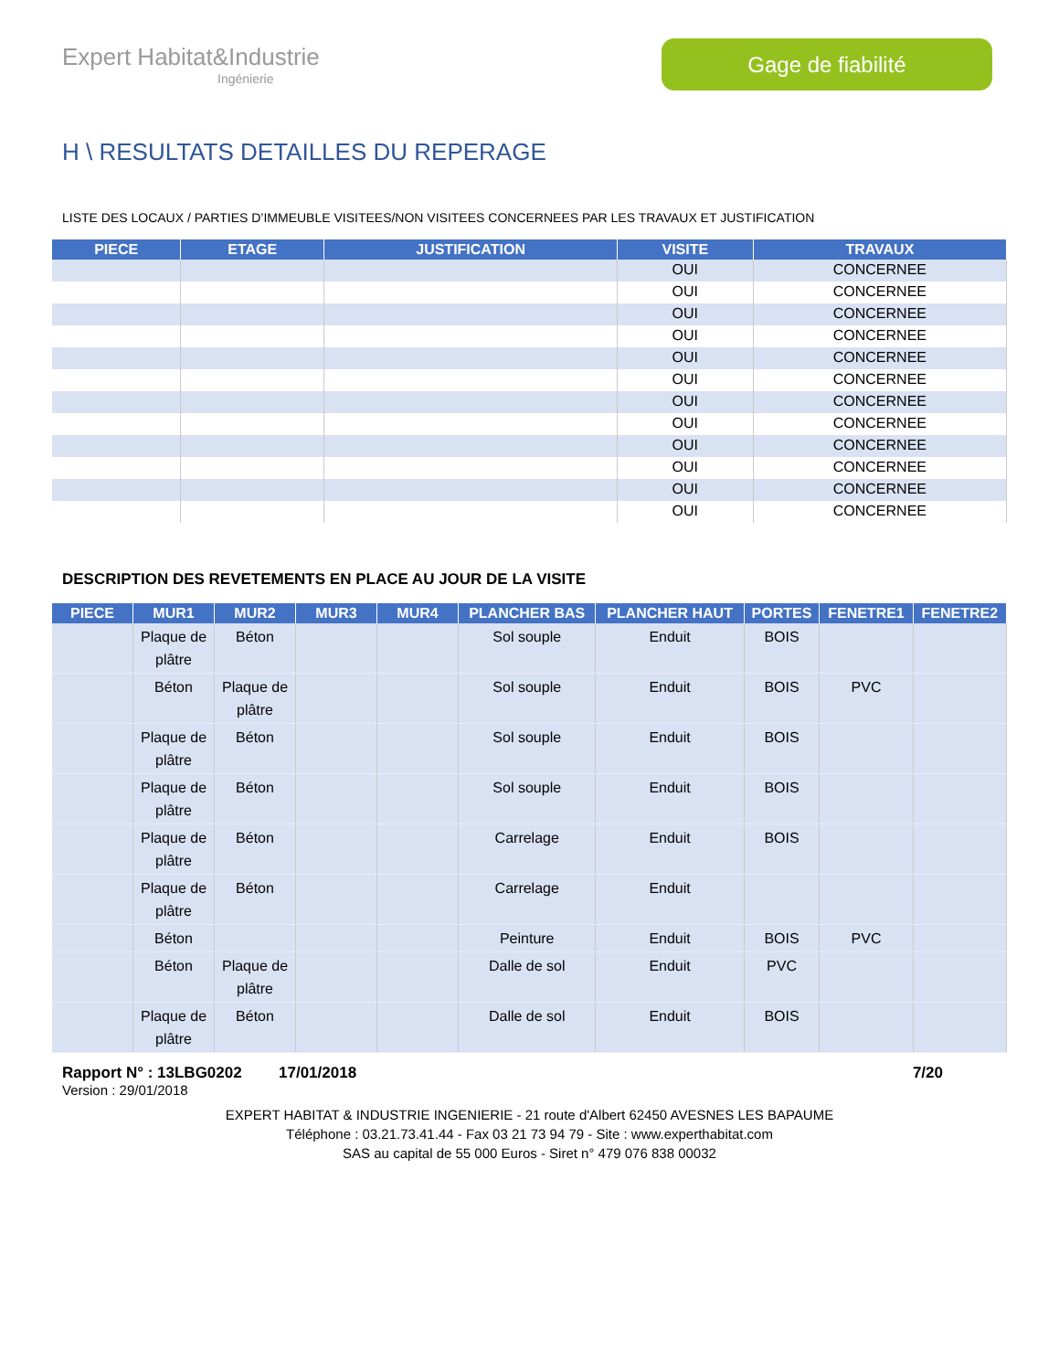Expert Habitat&Industrie
Ingénierie
Gage de fiabilité
H \ RESULTATS DETAILLES DU REPERAGE
LISTE DES LOCAUX / PARTIES D’IMMEUBLE VISITEES/NON VISITEES CONCERNEES PAR LES TRAVAUX ET JUSTIFICATION
| PIECE | ETAGE | JUSTIFICATION | VISITE | TRAVAUX |
| --- | --- | --- | --- | --- |
| | | | OUI | CONCERNEE |
| | | | OUI | CONCERNEE |
| | | | OUI | CONCERNEE |
| | | | OUI | CONCERNEE |
| | | | OUI | CONCERNEE |
| | | | OUI | CONCERNEE |
| | | | OUI | CONCERNEE |
| | | | OUI | CONCERNEE |
| | | | OUI | CONCERNEE |
| | | | OUI | CONCERNEE |
| | | | OUI | CONCERNEE |
| | | | OUI | CONCERNEE |
DESCRIPTION DES REVETEMENTS EN PLACE AU JOUR DE LA VISITE
| PIECE | MUR1 | MUR2 | MUR3 | MUR4 | PLANCHER BAS | PLANCHER HAUT | PORTES | FENETRE1 | FENETRE2 |
| --- | --- | --- | --- | --- | --- | --- | --- | --- | --- |
| | Plaque de plâtre | Béton | | | Sol souple | Enduit | BOIS | | |
| | Béton | Plaque de plâtre | | | Sol souple | Enduit | BOIS | PVC | |
| | Plaque de plâtre | Béton | | | Sol souple | Enduit | BOIS | | |
| | Plaque de plâtre | Béton | | | Sol souple | Enduit | BOIS | | |
| | Plaque de plâtre | Béton | | | Carrelage | Enduit | BOIS | | |
| | Plaque de plâtre | Béton | | | Carrelage | Enduit | | | |
| | Béton | | | | Peinture | Enduit | BOIS | PVC | |
| | Béton | Plaque de plâtre | | | Dalle de sol | Enduit | PVC | | |
| | Plaque de plâtre | Béton | | | Dalle de sol | Enduit | BOIS | | |
Rapport N° : 13LBG0202 17/01/2018 7/20
Version : 29/01/2018
EXPERT HABITAT & INDUSTRIE INGENIERIE - 21 route d'Albert 62450 AVESNES LES BAPAUME
Téléphone : 03.21.73.41.44 - Fax 03 21 73 94 79 - Site : www.experthabitat.com
SAS au capital de 55 000 Euros - Siret n° 479 076 838 00032